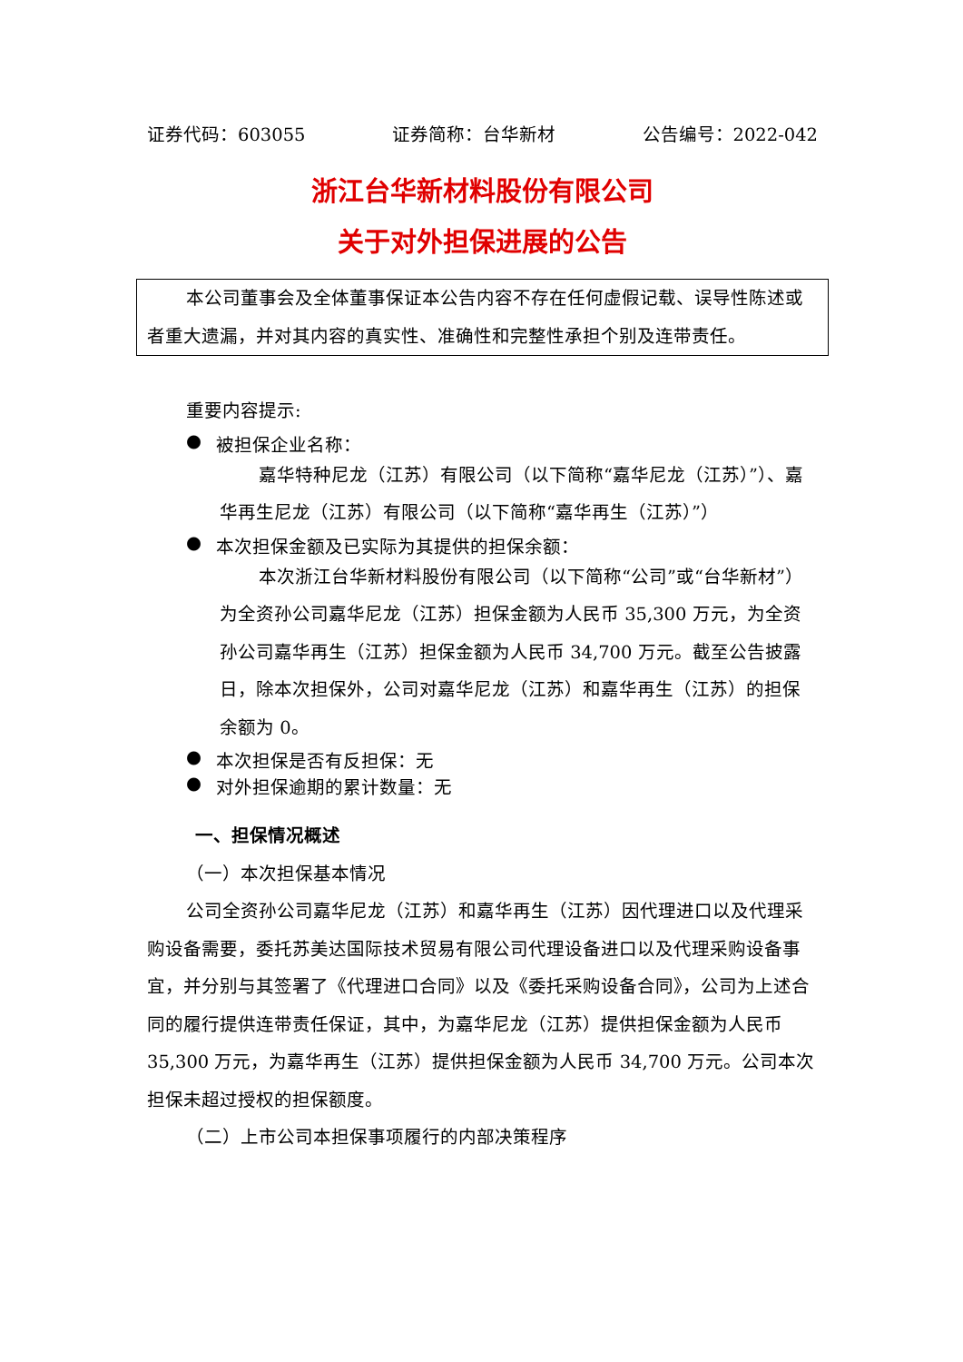证券代码：603055 证券简称：台华新材 公告编号：2022-042
浙江台华新材料股份有限公司
关于对外担保进展的公告
本公司董事会及全体董事保证本公告内容不存在任何虚假记载、误导性陈述或者重大遗漏，并对其内容的真实性、准确性和完整性承担个别及连带责任。
重要内容提示:
● 被担保企业名称：
嘉华特种尼龙（江苏）有限公司（以下简称“嘉华尼龙（江苏）”）、嘉华再生尼龙（江苏）有限公司（以下简称“嘉华再生（江苏）”）
● 本次担保金额及已实际为其提供的担保余额：
本次浙江台华新材料股份有限公司（以下简称“公司”或“台华新材”）为全资孙公司嘉华尼龙（江苏）担保金额为人民币 35,300 万元，为全资孙公司嘉华再生（江苏）担保金额为人民币 34,700 万元。截至公告披露日，除本次担保外，公司对嘉华尼龙（江苏）和嘉华再生（江苏）的担保余额为 0。
● 本次担保是否有反担保：无
● 对外担保逾期的累计数量：无
一、担保情况概述
（一）本次担保基本情况
公司全资孙公司嘉华尼龙（江苏）和嘉华再生（江苏）因代理进口以及代理采购设备需要，委托苏美达国际技术贸易有限公司代理设备进口以及代理采购设备事宜，并分别与其签署了《代理进口合同》以及《委托采购设备合同》，公司为上述合同的履行提供连带责任保证，其中，为嘉华尼龙（江苏）提供担保金额为人民币 35,300 万元，为嘉华再生（江苏）提供担保金额为人民币 34,700 万元。公司本次担保未超过授权的担保额度。
（二）上市公司本担保事项履行的内部决策程序